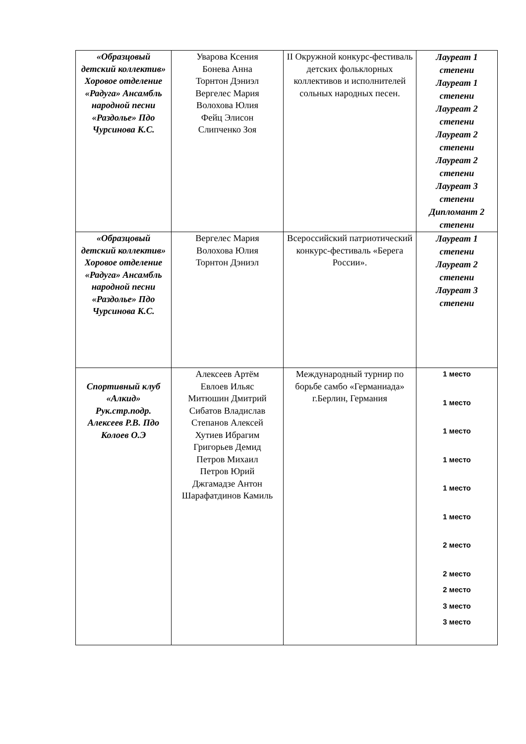| «Образцовый детский коллектив» Хоровое отделение «Радуга» Ансамбль народной песни «Раздолье» Пдо Чурсинова К.С. | Уварова Ксения Бонева Анна Торнтон Дэниэл Вергелес Мария Волохова Юлия Фейц Элисон Слипченко Зоя | II Окружной конкурс-фестиваль детских фольклорных коллективов и исполнителей сольных народных песен. | Лауреат 1 степени Лауреат 1 степени Лауреат 2 степени Лауреат 2 степени Лауреат 2 степени Лауреат 3 степени Дипломант 2 степени |
| «Образцовый детский коллектив» Хоровое отделение «Радуга» Ансамбль народной песни «Раздолье» Пдо Чурсинова К.С. | Вергелес Мария Волохова Юлия Торнтон Дэниэл | Всероссийский патриотический конкурс-фестиваль «Берега России». | Лауреат 1 степени Лауреат 2 степени Лауреат 3 степени |
| Спортивный клуб «Алкид» Рук.стр.подр. Алексеев Р.В. Пдо Колоев О.Э | Алексеев Артём Евлоев Ильяс Митюшин Дмитрий Сибатов Владислав Степанов Алексей Хутиев Ибрагим Григорьев Демид Петров Михаил Петров Юрий Джгамадзе Антон Шарафатдинов Камиль | Международный турнир по борьбе самбо «Германиада» г.Берлин, Германия | 1 место 1 место 1 место 1 место 1 место 1 место 2 место 2 место 2 место 3 место 3 место |